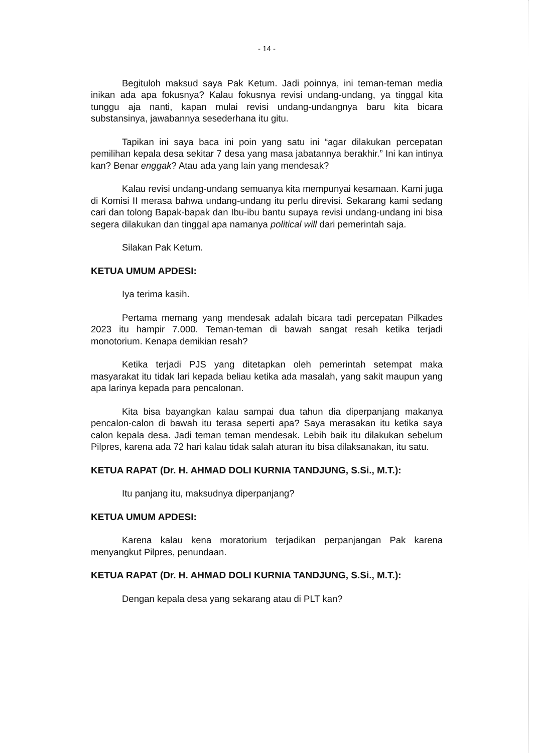- 14 -
Begituloh maksud saya Pak Ketum. Jadi poinnya, ini teman-teman media inikan ada apa fokusnya? Kalau fokusnya revisi undang-undang, ya tinggal kita tunggu aja nanti, kapan mulai revisi undang-undangnya baru kita bicara substansinya, jawabannya sesederhana itu gitu.
Tapikan ini saya baca ini poin yang satu ini “agar dilakukan percepatan pemilihan kepala desa sekitar 7 desa yang masa jabatannya berakhir.” Ini kan intinya kan? Benar enggak? Atau ada yang lain yang mendesak?
Kalau revisi undang-undang semuanya kita mempunyai kesamaan. Kami juga di Komisi II merasa bahwa undang-undang itu perlu direvisi. Sekarang kami sedang cari dan tolong Bapak-bapak dan Ibu-ibu bantu supaya revisi undang-undang ini bisa segera dilakukan dan tinggal apa namanya political will dari pemerintah saja.
Silakan Pak Ketum.
KETUA UMUM APDESI:
Iya terima kasih.
Pertama memang yang mendesak adalah bicara tadi percepatan Pilkades 2023 itu hampir 7.000. Teman-teman di bawah sangat resah ketika terjadi monotorium. Kenapa demikian resah?
Ketika terjadi PJS yang ditetapkan oleh pemerintah setempat maka masyarakat itu tidak lari kepada beliau ketika ada masalah, yang sakit maupun yang apa larinya kepada para pencalonan.
Kita bisa bayangkan kalau sampai dua tahun dia diperpanjang makanya pencalon-calon di bawah itu terasa seperti apa? Saya merasakan itu ketika saya calon kepala desa. Jadi teman teman mendesak. Lebih baik itu dilakukan sebelum Pilpres, karena ada 72 hari kalau tidak salah aturan itu bisa dilaksanakan, itu satu.
KETUA RAPAT (Dr. H. AHMAD DOLI KURNIA TANDJUNG, S.Si., M.T.):
Itu panjang itu, maksudnya diperpanjang?
KETUA UMUM APDESI:
Karena kalau kena moratorium terjadikan perpanjangan Pak karena menyangkut Pilpres, penundaan.
KETUA RAPAT (Dr. H. AHMAD DOLI KURNIA TANDJUNG, S.Si., M.T.):
Dengan kepala desa yang sekarang atau di PLT kan?